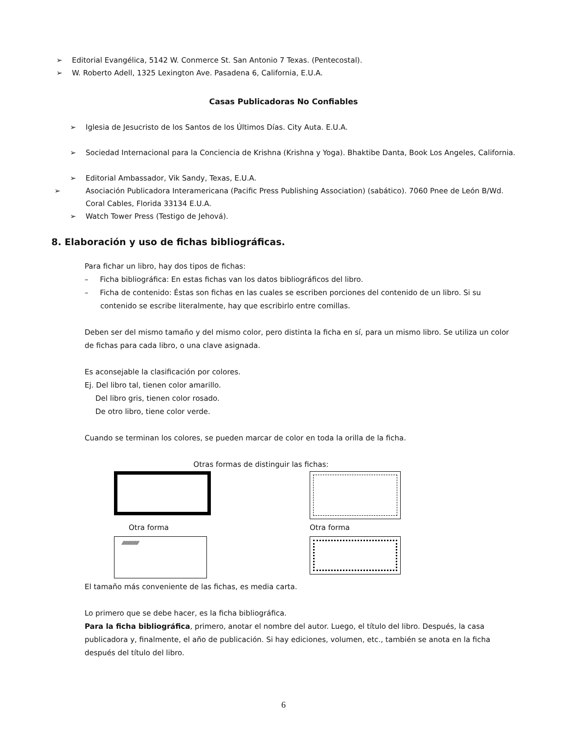➢ Editorial Evangélica, 5142 W. Conmerce St. San Antonio 7 Texas. (Pentecostal).
➢ W. Roberto Adell, 1325 Lexington Ave. Pasadena 6, California, E.U.A.
Casas Publicadoras No Confiables
➢ Iglesia de Jesucristo de los Santos de los Últimos Días. City Auta. E.U.A.
➢ Sociedad Internacional para la Conciencia de Krishna (Krishna y Yoga). Bhaktibe Danta, Book Los Angeles, California.
➢ Editorial Ambassador, Vik Sandy, Texas, E.U.A.
➢ Asociación Publicadora Interamericana (Pacific Press Publishing Association) (sabático). 7060 Pnee de León B/Wd. Coral Cables, Florida 33134 E.U.A.
➢ Watch Tower Press (Testigo de Jehová).
8. Elaboración y uso de fichas bibliográficas.
Para fichar un libro, hay dos tipos de fichas:
– Ficha bibliográfica: En estas fichas van los datos bibliográficos del libro.
– Ficha de contenido: Éstas son fichas en las cuales se escriben porciones del contenido de un libro. Si su contenido se escribe literalmente, hay que escribirlo entre comillas.
Deben ser del mismo tamaño y del mismo color, pero distinta la ficha en sí, para un mismo libro. Se utiliza un color de fichas para cada libro, o una clave asignada.
Es aconsejable la clasificación por colores.
Ej. Del libro tal, tienen color amarillo.
Del libro gris, tienen color rosado.
De otro libro, tiene color verde.
Cuando se terminan los colores, se pueden marcar de color en toda la orilla de la ficha.
Otras formas de distinguir las fichas:
Otra forma
Otra forma
⁄⁄⁄⁄⁄⁄⁄⁄⁄⁄⁄⁄⁄⁄⁄⁄⁄⁄⁄⁄
El tamaño más conveniente de las fichas, es media carta.
Lo primero que se debe hacer, es la ficha bibliográfica.
Para la ficha bibliográfica, primero, anotar el nombre del autor. Luego, el título del libro. Después, la casa publicadora y, finalmente, el año de publicación. Si hay ediciones, volumen, etc., también se anota en la ficha después del título del libro.
6